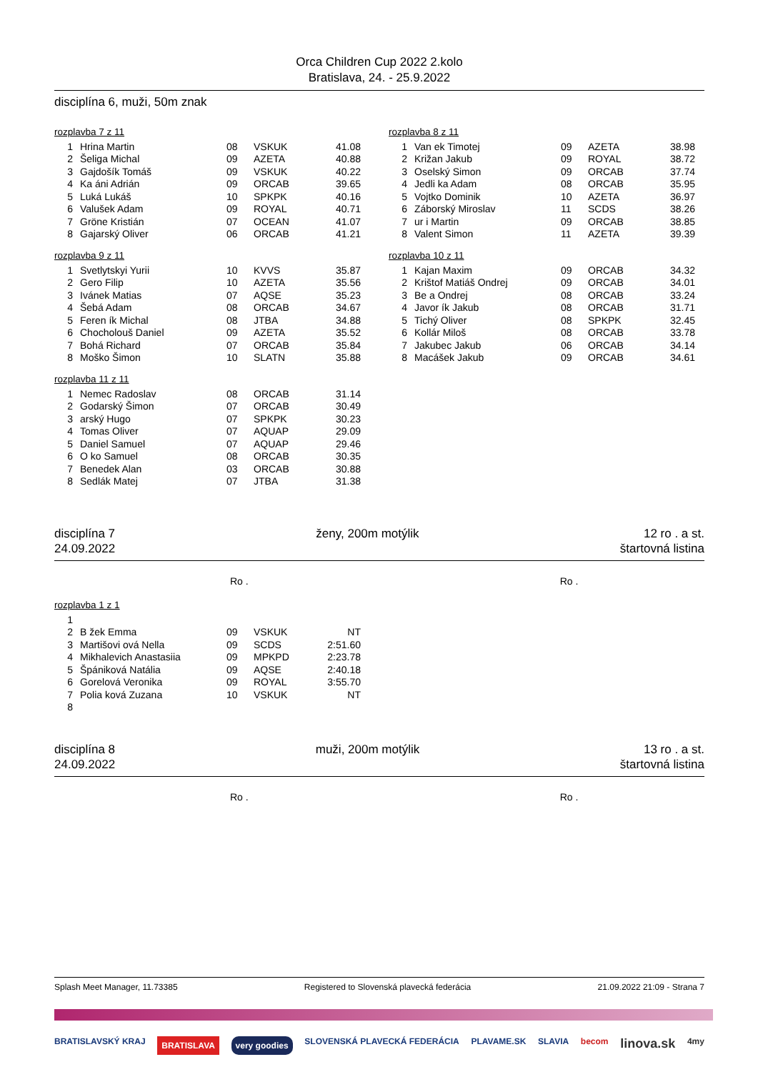Orca Children Cup 2022 2.kolo
Bratislava, 24. - 25.9.2022
disciplína 6, muži, 50m znak
rozplavba 7 z 11
| 1 | Hrina Martin | 08 | VSKUK | 41.08 |
| 2 | Šeliga Michal | 09 | AZETA | 40.88 |
| 3 | Gajdošík Tomáš | 09 | VSKUK | 40.22 |
| 4 | Ka áni Adrián | 09 | ORCAB | 39.65 |
| 5 | Luká Lukáš | 10 | SPKPK | 40.16 |
| 6 | Valušek Adam | 09 | ROYAL | 40.71 |
| 7 | Gröne Kristián | 07 | OCEAN | 41.07 |
| 8 | Gajarský Oliver | 06 | ORCAB | 41.21 |
rozplavba 9 z 11
| 1 | Svetlytskyi Yurii | 10 | KVVS | 35.87 |
| 2 | Gero Filip | 10 | AZETA | 35.56 |
| 3 | Ivánek Matias | 07 | AQSE | 35.23 |
| 4 | Šebá Adam | 08 | ORCAB | 34.67 |
| 5 | Feren ík Michal | 08 | JTBA | 34.88 |
| 6 | Chocholouš Daniel | 09 | AZETA | 35.52 |
| 7 | Bohá Richard | 07 | ORCAB | 35.84 |
| 8 | Moško Šimon | 10 | SLATN | 35.88 |
rozplavba 11 z 11
| 1 | Nemec Radoslav | 08 | ORCAB | 31.14 |
| 2 | Godarský Šimon | 07 | ORCAB | 30.49 |
| 3 | arský Hugo | 07 | SPKPK | 30.23 |
| 4 | Tomas Oliver | 07 | AQUAP | 29.09 |
| 5 | Daniel Samuel | 07 | AQUAP | 29.46 |
| 6 | O ko Samuel | 08 | ORCAB | 30.35 |
| 7 | Benedek Alan | 03 | ORCAB | 30.88 |
| 8 | Sedlák Matej | 07 | JTBA | 31.38 |
rozplavba 8 z 11
| 1 | Van ek Timotej | 09 | AZETA | 38.98 |
| 2 | Križan Jakub | 09 | ROYAL | 38.72 |
| 3 | Oselský Simon | 09 | ORCAB | 37.74 |
| 4 | Jedli ka Adam | 08 | ORCAB | 35.95 |
| 5 | Vojtko Dominik | 10 | AZETA | 36.97 |
| 6 | Záborský Miroslav | 11 | SCDS | 38.26 |
| 7 | ur i Martin | 09 | ORCAB | 38.85 |
| 8 | Valent Simon | 11 | AZETA | 39.39 |
rozplavba 10 z 11
| 1 | Kajan Maxim | 09 | ORCAB | 34.32 |
| 2 | Krištof Matiáš Ondrej | 09 | ORCAB | 34.01 |
| 3 | Be a Ondrej | 08 | ORCAB | 33.24 |
| 4 | Javor ík Jakub | 08 | ORCAB | 31.71 |
| 5 | Tichý Oliver | 08 | SPKPK | 32.45 |
| 6 | Kollár Miloš | 08 | ORCAB | 33.78 |
| 7 | Jakubec Jakub | 06 | ORCAB | 34.14 |
| 8 | Macášek Jakub | 09 | ORCAB | 34.61 |
disciplína 7
24.09.2022
ženy, 200m motýlik 12 ro . a st.
štartovná listina
Ro . Ro .
rozplavba 1 z 1
| 1 | | | | |
| 2 | B žek Emma | 09 | VSKUK | NT |
| 3 | Martišovi ová Nella | 09 | SCDS | 2:51.60 |
| 4 | Mikhalevich Anastasiia | 09 | MPKPD | 2:23.78 |
| 5 | Špániková Natália | 09 | AQSE | 2:40.18 |
| 6 | Gorelová Veronika | 09 | ROYAL | 3:55.70 |
| 7 | Polia ková Zuzana | 10 | VSKUK | NT |
| 8 | | | | |
disciplína 8
24.09.2022
muži, 200m motýlik 13 ro . a st.
štartovná listina
Ro . Ro .
Splash Meet Manager, 11.73385 Registered to Slovenská plavecká federácia 21.09.2022 21:09 - Strana 7
BRATISLAVSKÝ KRAJ BRATISLAVA very goodies SLOVENSKÁ PLAVECKÁ FEDERÁCIA PLAVAME.SK SLAVIA becom linova.sk 4my